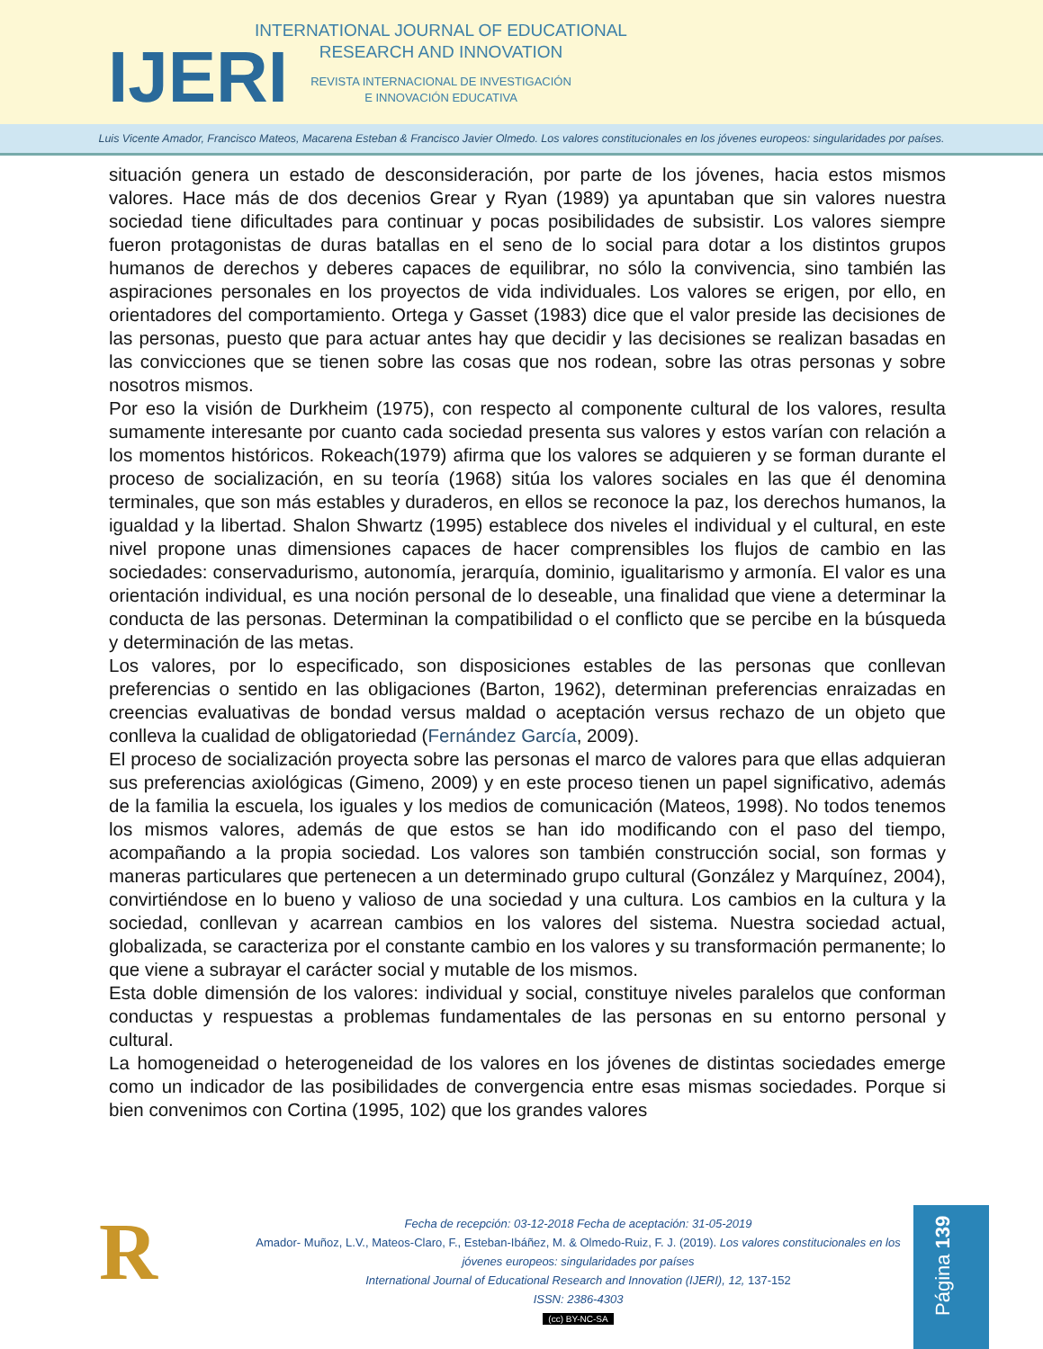IJERI
INTERNATIONAL JOURNAL OF EDUCATIONAL
RESEARCH AND INNOVATION
REVISTA INTERNACIONAL DE INVESTIGACIÓN
E INNOVACIÓN EDUCATIVA
Luis Vicente Amador, Francisco Mateos, Macarena Esteban & Francisco Javier Olmedo. Los valores constitucionales en los jóvenes europeos: singularidades por países.
situación genera un estado de desconsideración, por parte de los jóvenes, hacia estos mismos valores. Hace más de dos decenios Grear y Ryan (1989) ya apuntaban que sin valores nuestra sociedad tiene dificultades para continuar y pocas posibilidades de subsistir. Los valores siempre fueron protagonistas de duras batallas en el seno de lo social para dotar a los distintos grupos humanos de derechos y deberes capaces de equilibrar, no sólo la convivencia, sino también las aspiraciones personales en los proyectos de vida individuales. Los valores se erigen, por ello, en orientadores del comportamiento. Ortega y Gasset (1983) dice que el valor preside las decisiones de las personas, puesto que para actuar antes hay que decidir y las decisiones se realizan basadas en las convicciones que se tienen sobre las cosas que nos rodean, sobre las otras personas y sobre nosotros mismos.
Por eso la visión de Durkheim (1975), con respecto al componente cultural de los valores, resulta sumamente interesante por cuanto cada sociedad presenta sus valores y estos varían con relación a los momentos históricos. Rokeach(1979) afirma que los valores se adquieren y se forman durante el proceso de socialización, en su teoría (1968) sitúa los valores sociales en las que él denomina terminales, que son más estables y duraderos, en ellos se reconoce la paz, los derechos humanos, la igualdad y la libertad. Shalon Shwartz (1995) establece dos niveles el individual y el cultural, en este nivel propone unas dimensiones capaces de hacer comprensibles los flujos de cambio en las sociedades: conservadurismo, autonomía, jerarquía, dominio, igualitarismo y armonía. El valor es una orientación individual, es una noción personal de lo deseable, una finalidad que viene a determinar la conducta de las personas. Determinan la compatibilidad o el conflicto que se percibe en la búsqueda y determinación de las metas.
Los valores, por lo especificado, son disposiciones estables de las personas que conllevan preferencias o sentido en las obligaciones (Barton, 1962), determinan preferencias enraizadas en creencias evaluativas de bondad versus maldad o aceptación versus rechazo de un objeto que conlleva la cualidad de obligatoriedad (Fernández García, 2009).
El proceso de socialización proyecta sobre las personas el marco de valores para que ellas adquieran sus preferencias axiológicas (Gimeno, 2009) y en este proceso tienen un papel significativo, además de la familia la escuela, los iguales y los medios de comunicación (Mateos, 1998). No todos tenemos los mismos valores, además de que estos se han ido modificando con el paso del tiempo, acompañando a la propia sociedad. Los valores son también construcción social, son formas y maneras particulares que pertenecen a un determinado grupo cultural (González y Marquínez, 2004), convirtiéndose en lo bueno y valioso de una sociedad y una cultura. Los cambios en la cultura y la sociedad, conllevan y acarrean cambios en los valores del sistema. Nuestra sociedad actual, globalizada, se caracteriza por el constante cambio en los valores y su transformación permanente; lo que viene a subrayar el carácter social y mutable de los mismos.
Esta doble dimensión de los valores: individual y social, constituye niveles paralelos que conforman conductas y respuestas a problemas fundamentales de las personas en su entorno personal y cultural.
La homogeneidad o heterogeneidad de los valores en los jóvenes de distintas sociedades emerge como un indicador de las posibilidades de convergencia entre esas mismas sociedades. Porque si bien convenimos con Cortina (1995, 102) que los grandes valores
R
Fecha de recepción: 03-12-2018 Fecha de aceptación: 31-05-2019
Amador- Muñoz, L.V., Mateos-Claro, F., Esteban-Ibáñez, M. & Olmedo-Ruiz, F. J. (2019). Los valores constitucionales en los jóvenes europeos: singularidades por países
International Journal of Educational Research and Innovation (IJERI), 12, 137-152
ISSN: 2386-4303
(cc) BY-NC-SA
Página 139